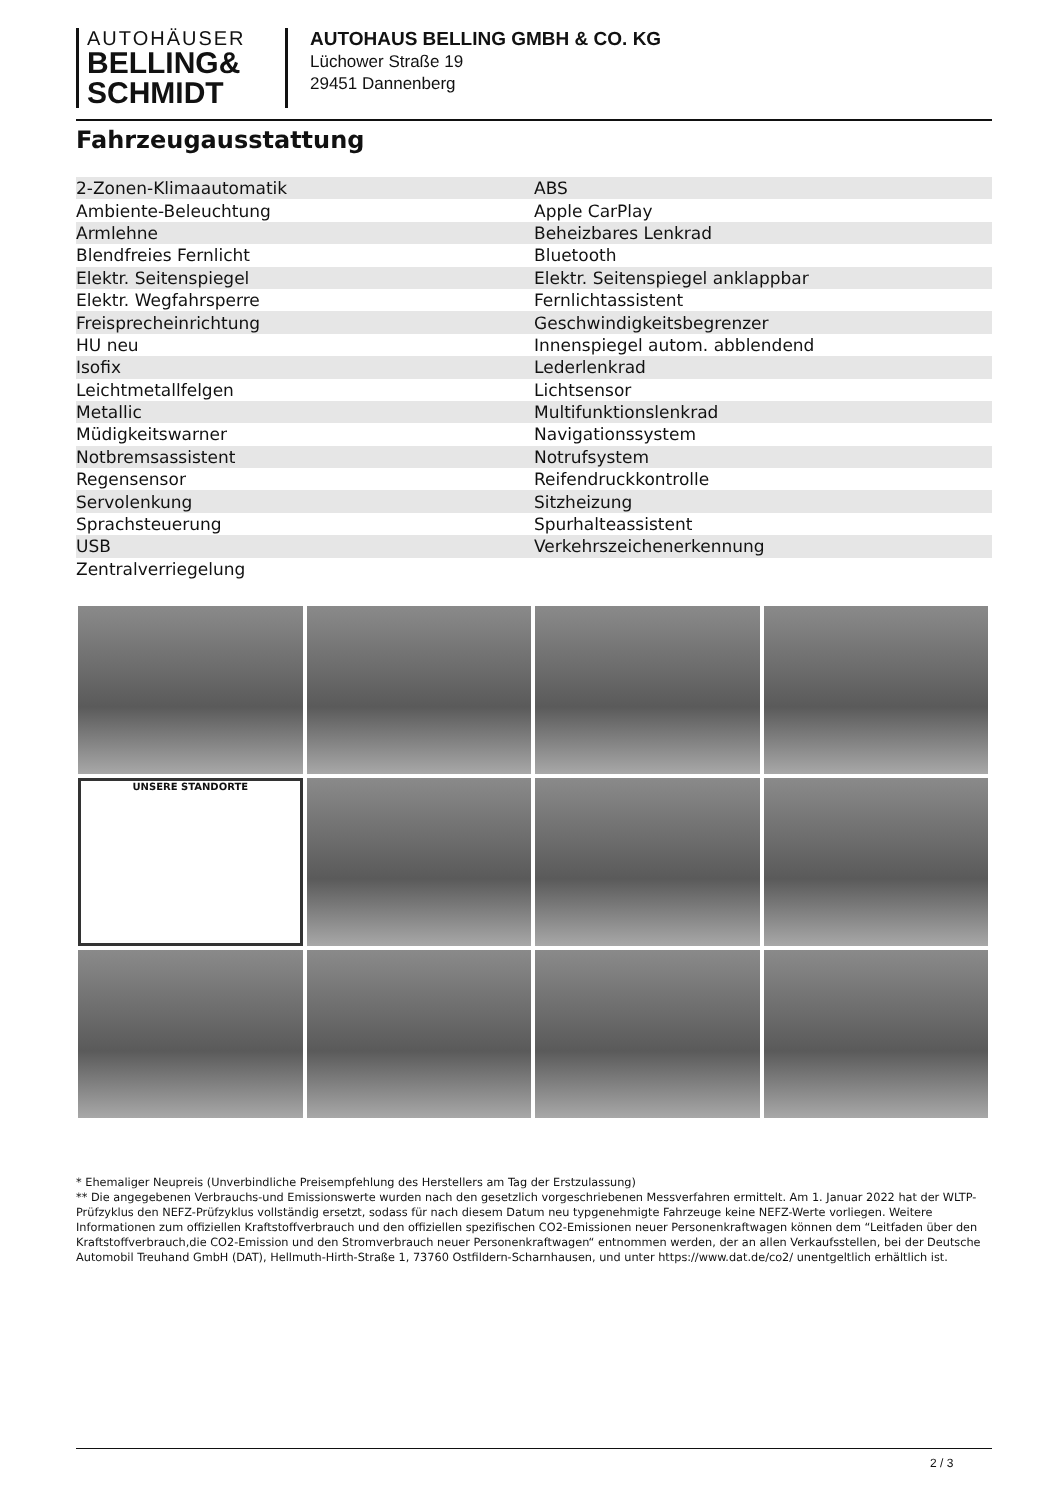AUTOHÄUSER
BELLING&
SCHMIDT
AUTOHAUS BELLING GMBH & CO. KG
Lüchower Straße 19
29451 Dannenberg
Fahrzeugausstattung
| 2-Zonen-Klimaautomatik | ABS |
| Ambiente-Beleuchtung | Apple CarPlay |
| Armlehne | Beheizbares Lenkrad |
| Blendfreies Fernlicht | Bluetooth |
| Elektr. Seitenspiegel | Elektr. Seitenspiegel anklappbar |
| Elektr. Wegfahrsperre | Fernlichtassistent |
| Freisprecheinrichtung | Geschwindigkeitsbegrenzer |
| HU neu | Innenspiegel autom. abblendend |
| Isofix | Lederlenkrad |
| Leichtmetallfelgen | Lichtsensor |
| Metallic | Multifunktionslenkrad |
| Müdigkeitswarner | Navigationssystem |
| Notbremsassistent | Notrufsystem |
| Regensensor | Reifendruckkontrolle |
| Servolenkung | Sitzheizung |
| Sprachsteuerung | Spurhalteassistent |
| USB | Verkehrszeichenerkennung |
| Zentralverriegelung | |
UNSERE STANDORTE
* Ehemaliger Neupreis (Unverbindliche Preisempfehlung des Herstellers am Tag der Erstzulassung)
** Die angegebenen Verbrauchs-und Emissionswerte wurden nach den gesetzlich vorgeschriebenen Messverfahren ermittelt. Am 1. Januar 2022 hat der WLTP-Prüfzyklus den NEFZ-Prüfzyklus vollständig ersetzt, sodass für nach diesem Datum neu typgenehmigte Fahrzeuge keine NEFZ-Werte vorliegen. Weitere Informationen zum offiziellen Kraftstoffverbrauch und den offiziellen spezifischen CO2-Emissionen neuer Personenkraftwagen können dem “Leitfaden über den Kraftstoffverbrauch,die CO2-Emission und den Stromverbrauch neuer Personenkraftwagen“ entnommen werden, der an allen Verkaufsstellen, bei der Deutsche Automobil Treuhand GmbH (DAT), Hellmuth-Hirth-Straße 1, 73760 Ostfildern-Scharnhausen, und unter https://www.dat.de/co2/ unentgeltlich erhältlich ist.
2 / 3